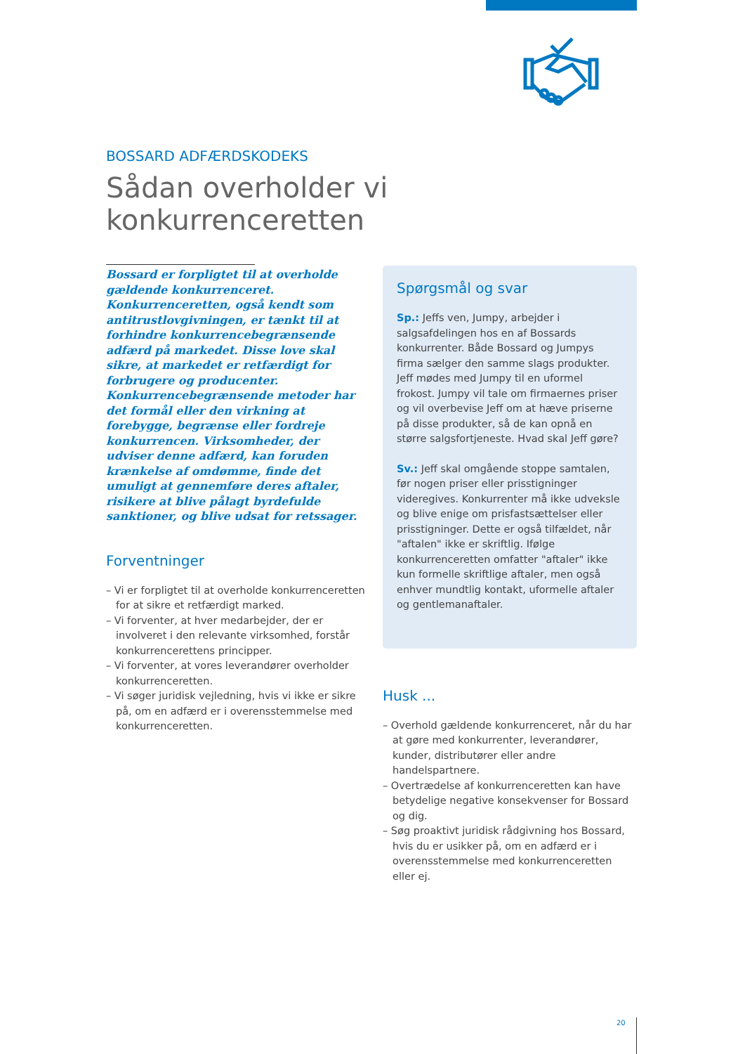BOSSARD ADFÆRDSKODEKS
Sådan overholder vi konkurrenceretten
Bossard er forpligtet til at overholde gældende konkurrenceret. Konkurrenceretten, også kendt som antitrustlovgivningen, er tænkt til at forhindre konkurrencebegrænsende adfærd på markedet. Disse love skal sikre, at markedet er retfærdigt for forbrugere og producenter. Konkurrencebegrænsende metoder har det formål eller den virkning at forebygge, begrænse eller fordreje konkurrencen. Virksomheder, der udviser denne adfærd, kan foruden krænkelse af omdømme, finde det umuligt at gennemføre deres aftaler, risikere at blive pålagt byrdefulde sanktioner, og blive udsat for retssager.
Forventninger
– Vi er forpligtet til at overholde konkurrenceretten for at sikre et retfærdigt marked.
– Vi forventer, at hver medarbejder, der er involveret i den relevante virksomhed, forstår konkurrencerettens principper.
– Vi forventer, at vores leverandører overholder konkurrenceretten.
– Vi søger juridisk vejledning, hvis vi ikke er sikre på, om en adfærd er i overensstemmelse med konkurrenceretten.
Spørgsmål og svar
Sp.: Jeffs ven, Jumpy, arbejder i salgsafdelingen hos en af Bossards konkurrenter. Både Bossard og Jumpys firma sælger den samme slags produkter. Jeff mødes med Jumpy til en uformel frokost. Jumpy vil tale om firmaernes priser og vil overbevise Jeff om at hæve priserne på disse produkter, så de kan opnå en større salgsfortjeneste. Hvad skal Jeff gøre?
Sv.: Jeff skal omgående stoppe samtalen, før nogen priser eller prisstigninger videregives. Konkurrenter må ikke udveksle og blive enige om prisfastsættelser eller prisstigninger. Dette er også tilfældet, når "aftalen" ikke er skriftlig. Ifølge konkurrenceretten omfatter "aftaler" ikke kun formelle skriftlige aftaler, men også enhver mundtlig kontakt, uformelle aftaler og gentlemanaftaler.
Husk ...
– Overhold gældende konkurrenceret, når du har at gøre med konkurrenter, leverandører, kunder, distributører eller andre handelspartnere.
– Overtrædelse af konkurrenceretten kan have betydelige negative konsekvenser for Bossard og dig.
– Søg proaktivt juridisk rådgivning hos Bossard, hvis du er usikker på, om en adfærd er i overensstemmelse med konkurrenceretten eller ej.
20